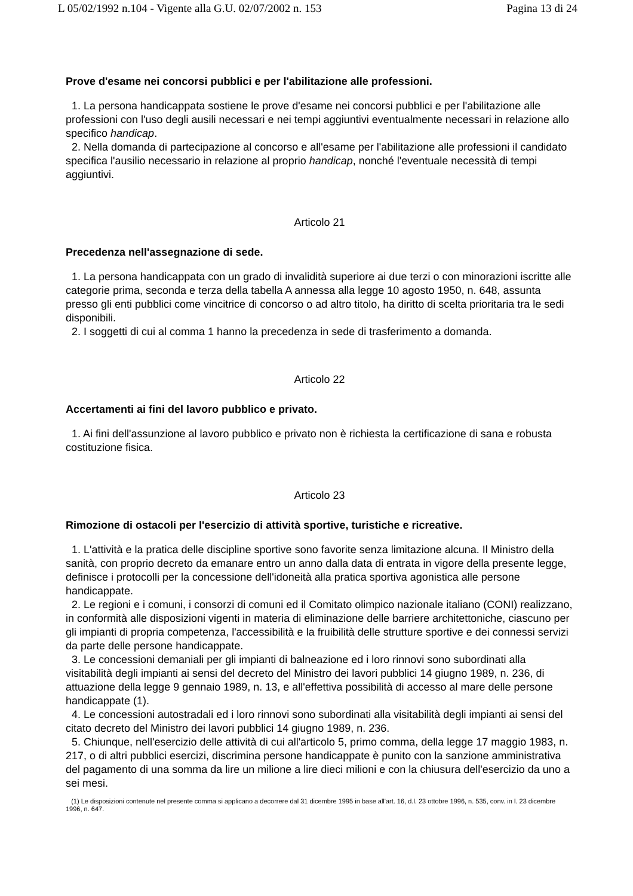L 05/02/1992 n.104 - Vigente alla G.U. 02/07/2002 n. 153 Pagina 13 di 24
Prove d'esame nei concorsi pubblici e per l'abilitazione alle professioni.
1. La persona handicappata sostiene le prove d'esame nei concorsi pubblici e per l'abilitazione alle professioni con l'uso degli ausili necessari e nei tempi aggiuntivi eventualmente necessari in relazione allo specifico handicap.
2. Nella domanda di partecipazione al concorso e all'esame per l'abilitazione alle professioni il candidato specifica l'ausilio necessario in relazione al proprio handicap, nonché l'eventuale necessità di tempi aggiuntivi.
Articolo 21
Precedenza nell'assegnazione di sede.
1. La persona handicappata con un grado di invalidità superiore ai due terzi o con minorazioni iscritte alle categorie prima, seconda e terza della tabella A annessa alla legge 10 agosto 1950, n. 648, assunta presso gli enti pubblici come vincitrice di concorso o ad altro titolo, ha diritto di scelta prioritaria tra le sedi disponibili.
2. I soggetti di cui al comma 1 hanno la precedenza in sede di trasferimento a domanda.
Articolo 22
Accertamenti ai fini del lavoro pubblico e privato.
1. Ai fini dell'assunzione al lavoro pubblico e privato non è richiesta la certificazione di sana e robusta costituzione fisica.
Articolo 23
Rimozione di ostacoli per l'esercizio di attività sportive, turistiche e ricreative.
1. L'attività e la pratica delle discipline sportive sono favorite senza limitazione alcuna. Il Ministro della sanità, con proprio decreto da emanare entro un anno dalla data di entrata in vigore della presente legge, definisce i protocolli per la concessione dell'idoneità alla pratica sportiva agonistica alle persone handicappate.
2. Le regioni e i comuni, i consorzi di comuni ed il Comitato olimpico nazionale italiano (CONI) realizzano, in conformità alle disposizioni vigenti in materia di eliminazione delle barriere architettoniche, ciascuno per gli impianti di propria competenza, l'accessibilità e la fruibilità delle strutture sportive e dei connessi servizi da parte delle persone handicappate.
3. Le concessioni demaniali per gli impianti di balneazione ed i loro rinnovi sono subordinati alla visitabilità degli impianti ai sensi del decreto del Ministro dei lavori pubblici 14 giugno 1989, n. 236, di attuazione della legge 9 gennaio 1989, n. 13, e all'effettiva possibilità di accesso al mare delle persone handicappate (1).
4. Le concessioni autostradali ed i loro rinnovi sono subordinati alla visitabilità degli impianti ai sensi del citato decreto del Ministro dei lavori pubblici 14 giugno 1989, n. 236.
5. Chiunque, nell'esercizio delle attività di cui all'articolo 5, primo comma, della legge 17 maggio 1983, n. 217, o di altri pubblici esercizi, discrimina persone handicappate è punito con la sanzione amministrativa del pagamento di una somma da lire un milione a lire dieci milioni e con la chiusura dell'esercizio da uno a sei mesi.
(1) Le disposizioni contenute nel presente comma si applicano a decorrere dal 31 dicembre 1995 in base all'art. 16, d.l. 23 ottobre 1996, n. 535, conv. in l. 23 dicembre 1996, n. 647.